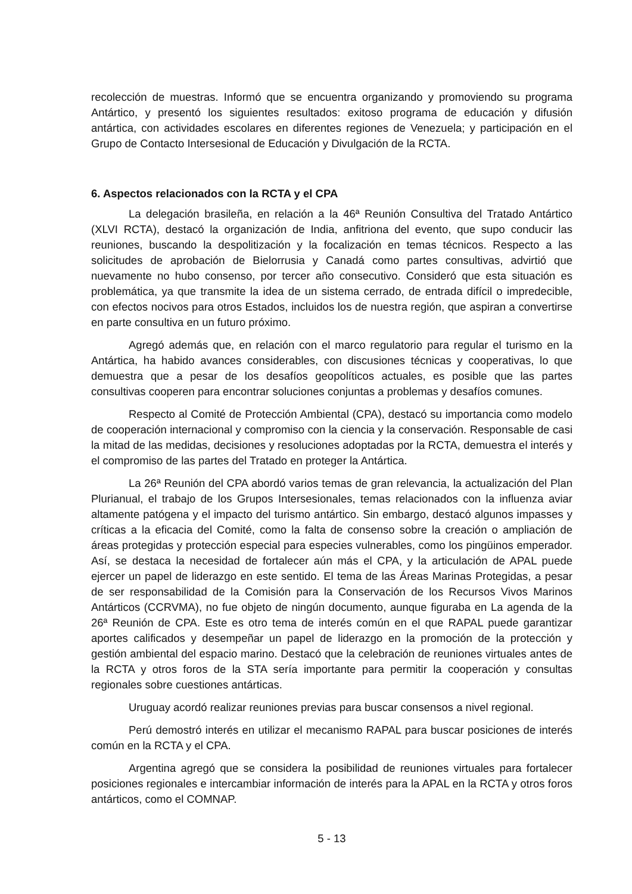recolección de muestras. Informó que se encuentra organizando y promoviendo su programa Antártico, y presentó los siguientes resultados: exitoso programa de educación y difusión antártica, con actividades escolares en diferentes regiones de Venezuela; y participación en el Grupo de Contacto Intersesional de Educación y Divulgación de la RCTA.
6. Aspectos relacionados con la RCTA y el CPA
La delegación brasileña, en relación a la 46ª Reunión Consultiva del Tratado Antártico (XLVI RCTA), destacó la organización de India, anfitriona del evento, que supo conducir las reuniones, buscando la despolitización y la focalización en temas técnicos. Respecto a las solicitudes de aprobación de Bielorrusia y Canadá como partes consultivas, advirtió que nuevamente no hubo consenso, por tercer año consecutivo. Consideró que esta situación es problemática, ya que transmite la idea de un sistema cerrado, de entrada difícil o impredecible, con efectos nocivos para otros Estados, incluidos los de nuestra región, que aspiran a convertirse en parte consultiva en un futuro próximo.
Agregó además que, en relación con el marco regulatorio para regular el turismo en la Antártica, ha habido avances considerables, con discusiones técnicas y cooperativas, lo que demuestra que a pesar de los desafíos geopolíticos actuales, es posible que las partes consultivas cooperen para encontrar soluciones conjuntas a problemas y desafíos comunes.
Respecto al Comité de Protección Ambiental (CPA), destacó su importancia como modelo de cooperación internacional y compromiso con la ciencia y la conservación. Responsable de casi la mitad de las medidas, decisiones y resoluciones adoptadas por la RCTA, demuestra el interés y el compromiso de las partes del Tratado en proteger la Antártica.
La 26ª Reunión del CPA abordó varios temas de gran relevancia, la actualización del Plan Plurianual, el trabajo de los Grupos Intersesionales, temas relacionados con la influenza aviar altamente patógena y el impacto del turismo antártico. Sin embargo, destacó algunos impasses y críticas a la eficacia del Comité, como la falta de consenso sobre la creación o ampliación de áreas protegidas y protección especial para especies vulnerables, como los pingüinos emperador. Así, se destaca la necesidad de fortalecer aún más el CPA, y la articulación de APAL puede ejercer un papel de liderazgo en este sentido. El tema de las Áreas Marinas Protegidas, a pesar de ser responsabilidad de la Comisión para la Conservación de los Recursos Vivos Marinos Antárticos (CCRVMA), no fue objeto de ningún documento, aunque figuraba en La agenda de la 26ª Reunión de CPA. Este es otro tema de interés común en el que RAPAL puede garantizar aportes calificados y desempeñar un papel de liderazgo en la promoción de la protección y gestión ambiental del espacio marino. Destacó que la celebración de reuniones virtuales antes de la RCTA y otros foros de la STA sería importante para permitir la cooperación y consultas regionales sobre cuestiones antárticas.
Uruguay acordó realizar reuniones previas para buscar consensos a nivel regional.
Perú demostró interés en utilizar el mecanismo RAPAL para buscar posiciones de interés común en la RCTA y el CPA.
Argentina agregó que se considera la posibilidad de reuniones virtuales para fortalecer posiciones regionales e intercambiar información de interés para la APAL en la RCTA y otros foros antárticos, como el COMNAP.
5 - 13